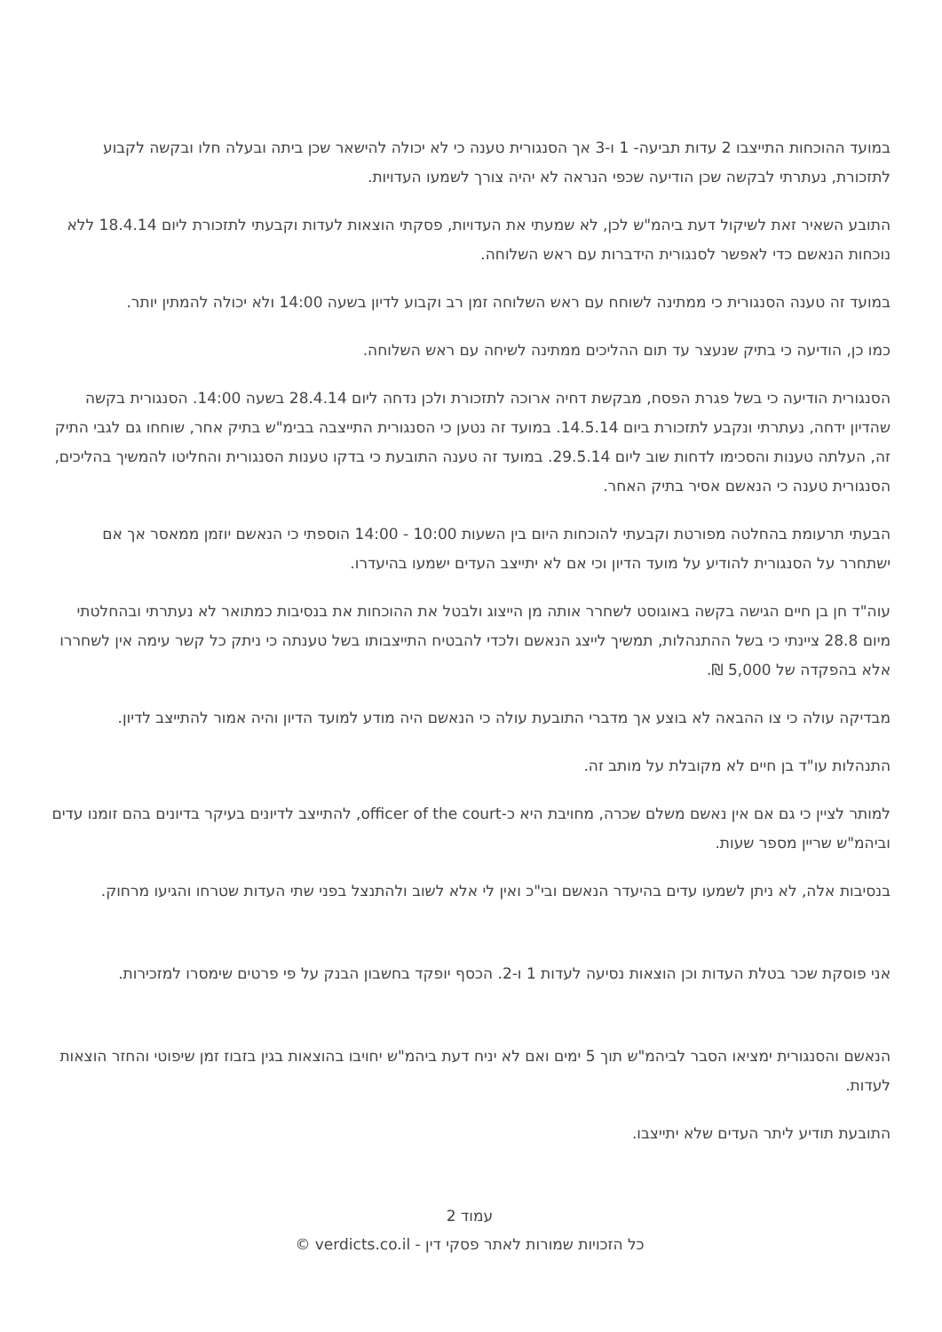במועד ההוכחות התייצבו 2 עדות תביעה- 1 ו-3 אך הסנגורית טענה כי לא יכולה להישאר שכן ביתה ובעלה חלו ובקשה לקבוע לתזכורת, נעתרתי לבקשה שכן הודיעה שכפי הנראה לא יהיה צורך לשמעו העדויות.
התובע השאיר זאת לשיקול דעת ביהמ"ש לכן, לא שמעתי את העדויות, פסקתי הוצאות לעדות וקבעתי לתזכורת ליום 18.4.14 ללא נוכחות הנאשם כדי לאפשר לסנגורית הידברות עם ראש השלוחה.
במועד זה טענה הסנגורית כי ממתינה לשוחח עם ראש השלוחה זמן רב וקבוע לדיון בשעה 14:00 ולא יכולה להמתין יותר.
כמו כן, הודיעה כי בתיק שנעצר עד תום ההליכים ממתינה לשיחה עם ראש השלוחה.
הסנגורית הודיעה כי בשל פגרת הפסח, מבקשת דחיה ארוכה לתזכורת ולכן נדחה ליום 28.4.14 בשעה 14:00. הסנגורית בקשה שהדיון ידחה, נעתרתי ונקבע לתזכורת ביום 14.5.14. במועד זה נטען כי הסנגורית התייצבה בבימ"ש בתיק אחר, שוחחו גם לגבי התיק זה, העלתה טענות והסכימו לדחות שוב ליום 29.5.14. במועד זה טענה התובעת כי בדקו טענות הסנגורית והחליטו להמשיך בהליכים, הסנגורית טענה כי הנאשם אסיר בתיק האחר.
הבעתי תרעומת בהחלטה מפורטת וקבעתי להוכחות היום בין השעות 10:00 - 14:00 הוספתי כי הנאשם יוזמן ממאסר אך אם ישתחרר על הסנגורית להודיע על מועד הדיון וכי אם לא יתייצב העדים ישמעו בהיעדרו.
עוה"ד חן בן חיים הגישה בקשה באוגוסט לשחרר אותה מן הייצוג ולבטל את ההוכחות את בנסיבות כמתואר לא נעתרתי ובהחלטתי מיום 28.8 ציינתי כי בשל ההתנהלות, תמשיך לייצג הנאשם ולכדי להבטיח התייצבותו בשל טענתה כי ניתק כל קשר עימה אין לשחררו אלא בהפקדה של 5,000 ₪.
מבדיקה עולה כי צו ההבאה לא בוצע אך מדברי התובעת עולה כי הנאשם היה מודע למועד הדיון והיה אמור להתייצב לדיון.
התנהלות עו"ד בן חיים לא מקובלת על מותב זה.
למותר לציין כי גם אם אין נאשם משלם שכרה, מחויבת היא כ-officer of the court, להתייצב לדיונים בעיקר בדיונים בהם זומנו עדים וביהמ"ש שריין מספר שעות.
בנסיבות אלה, לא ניתן לשמעו עדים בהיעדר הנאשם ובי"כ ואין לי אלא לשוב ולהתנצל בפני שתי העדות שטרחו והגיעו מרחוק.
אני פוסקת שכר בטלת העדות וכן הוצאות נסיעה לעדות 1 ו-2. הכסף יופקד בחשבון הבנק על פי פרטים שימסרו למזכירות.
הנאשם והסנגורית ימציאו הסבר לביהמ"ש תוך 5 ימים ואם לא יניח דעת ביהמ"ש יחויבו בהוצאות בגין בזבוז זמן שיפוטי והחזר הוצאות לעדות.
התובעת תודיע ליתר העדים שלא יתייצבו.
עמוד 2
כל הזכויות שמורות לאתר פסקי דין - verdicts.co.il ©